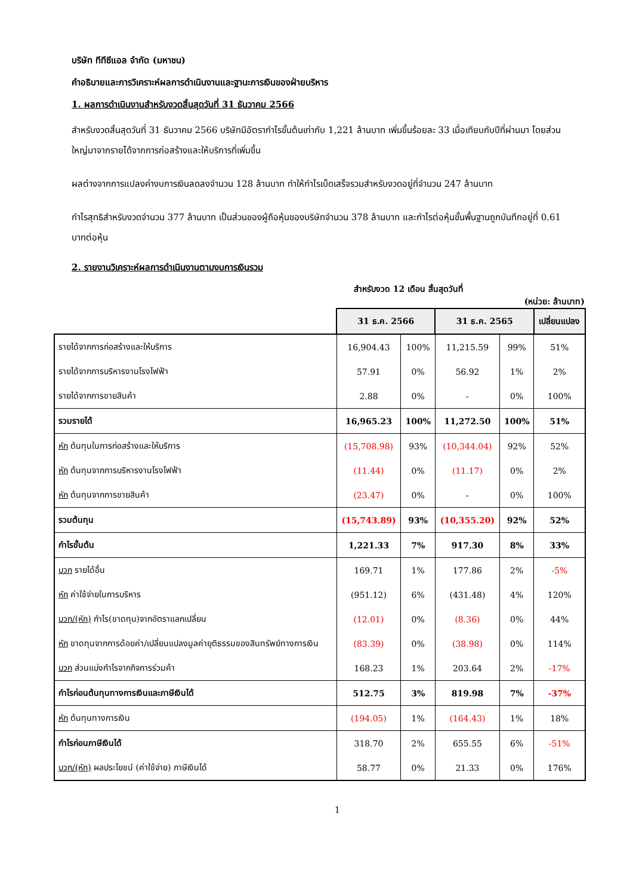บริษัท ทีทีซีแอล จำกัด (มหาชน)
คำอธิบายและการวิเคราะห์ผลการดำเนินงานและฐานะการเงินของฝ่ายบริหาร
1. ผลการดำเนินงานสำหรับงวดสิ้นสุดวันที่ 31 ธันวาคม 2566
สำหรับงวดสิ้นสุดวันที่ 31 ธันวาคม 2566 บริษัทมีอัตรากำไรขั้นต้นเท่ากับ 1,221 ล้านบาท เพิ่มขึ้นร้อยละ 33 เมื่อเทียบกับปีที่ผ่านมา โดยส่วนใหญ่มาจากรายได้จากการก่อสร้างและให้บริการที่เพิ่มขึ้น
ผลต่างจากการแปลงค่างบการเงินลดลงจำนวน 128 ล้านบาท ทำให้กำไรเบ็ดเสร็จรวมสำหรับงวดอยู่ที่จำนวน 247 ล้านบาท
กำไรสุทธิสำหรับงวดจำนวน 377 ล้านบาท เป็นส่วนของผู้ถือหุ้นของบริษัทจำนวน 378 ล้านบาท และกำไรต่อหุ้นขั้นพื้นฐานถูกบันทึกอยู่ที่ 0.61 บาทต่อหุ้น
2. รายงานวิเคราะห์ผลการดำเนินงานตามงบการเงินรวม
สำหรับงวด 12 เดือน สิ้นสุดวันที่
(หน่วย: ล้านบาท)
| | 31 ธ.ค. 2566 | | 31 ธ.ค. 2565 | | เปลี่ยนแปลง |
| --- | --- | --- | --- | --- | --- |
| รายได้จากการก่อสร้างและให้บริการ | 16,904.43 | 100% | 11,215.59 | 99% | 51% |
| รายได้จากการบริหารงานโรงไฟฟ้า | 57.91 | 0% | 56.92 | 1% | 2% |
| รายได้จากการขายสินค้า | 2.88 | 0% | - | 0% | 100% |
| รวมรายได้ | 16,965.23 | 100% | 11,272.50 | 100% | 51% |
| หัก ต้นทุนในการก่อสร้างและให้บริการ | (15,708.98) | 93% | (10,344.04) | 92% | 52% |
| หัก ต้นทุนจากการบริหารงานโรงไฟฟ้า | (11.44) | 0% | (11.17) | 0% | 2% |
| หัก ต้นทุนจากการขายสินค้า | (23.47) | 0% | - | 0% | 100% |
| รวมต้นทุน | (15,743.89) | 93% | (10,355.20) | 92% | 52% |
| กำไรขั้นต้น | 1,221.33 | 7% | 917.30 | 8% | 33% |
| บวก รายได้อื่น | 169.71 | 1% | 177.86 | 2% | -5% |
| หัก ค่าใช้จ่ายในการบริหาร | (951.12) | 6% | (431.48) | 4% | 120% |
| บวก/(หัก) กำไร(ขาดทุน)จากอัตราแลกเปลี่ยน | (12.01) | 0% | (8.36) | 0% | 44% |
| หัก ขาดทุนจากการด้อยค่า/เปลี่ยนแปลงมูลค่ายุติธรรมของสินทรัพย์ทางการเงิน | (83.39) | 0% | (38.98) | 0% | 114% |
| บวก ส่วนแบ่งกำไรจากกิจการร่วมค้า | 168.23 | 1% | 203.64 | 2% | -17% |
| กำไรก่อนต้นทุนทางการเงินและภาษีเงินได้ | 512.75 | 3% | 819.98 | 7% | -37% |
| หัก ต้นทุนทางการเงิน | (194.05) | 1% | (164.43) | 1% | 18% |
| กำไรก่อนภาษีเงินได้ | 318.70 | 2% | 655.55 | 6% | -51% |
| บวก/(หัก) ผลประโยชน์ (ค่าใช้จ่าย) ภาษีเงินได้ | 58.77 | 0% | 21.33 | 0% | 176% |
1